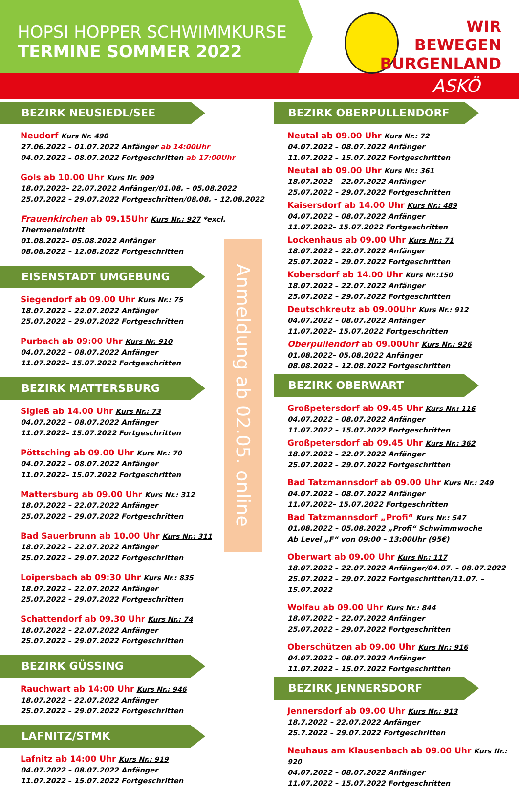HOPSI HOPPER SCHWIMMKURSE
TERMINE SOMMER 2022
WIR
BEWEGEN
BURGENLAND
ASKÖ
BEZIRK NEUSIEDL/SEE
Neudorf Kurs Nr. 490
27.06.2022 – 01.07.2022 Anfänger ab 14:00Uhr
04.07.2022 – 08.07.2022 Fortgeschritten ab 17:00Uhr
Gols ab 10.00 Uhr Kurs Nr. 909
18.07.2022– 22.07.2022 Anfänger/01.08. – 05.08.2022
25.07.2022 – 29.07.2022 Fortgeschritten/08.08. – 12.08.2022
Frauenkirchen ab 09.15Uhr Kurs Nr.: 927 *excl. Thermeneintritt
01.08.2022– 05.08.2022 Anfänger
08.08.2022 – 12.08.2022 Fortgeschritten
EISENSTADT UMGEBUNG
Siegendorf ab 09.00 Uhr Kurs Nr.: 75
18.07.2022 – 22.07.2022 Anfänger
25.07.2022 – 29.07.2022 Fortgeschritten
Purbach ab 09:00 Uhr Kurs Nr. 910
04.07.2022 – 08.07.2022 Anfänger
11.07.2022– 15.07.2022 Fortgeschritten
BEZIRK MATTERSBURG
Sigleß ab 14.00 Uhr Kurs Nr.: 73
04.07.2022 – 08.07.2022 Anfänger
11.07.2022– 15.07.2022 Fortgeschritten
Pöttsching ab 09.00 Uhr Kurs Nr.: 70
04.07.2022 – 08.07.2022 Anfänger
11.07.2022– 15.07.2022 Fortgeschritten
Mattersburg ab 09.00 Uhr Kurs Nr.: 312
18.07.2022 – 22.07.2022 Anfänger
25.07.2022 – 29.07.2022 Fortgeschritten
Bad Sauerbrunn ab 10.00 Uhr Kurs Nr.: 311
18.07.2022 – 22.07.2022 Anfänger
25.07.2022 – 29.07.2022 Fortgeschritten
Loipersbach ab 09:30 Uhr Kurs Nr.: 835
18.07.2022 – 22.07.2022 Anfänger
25.07.2022 – 29.07.2022 Fortgeschritten
Schattendorf ab 09.30 Uhr Kurs Nr.: 74
18.07.2022 – 22.07.2022 Anfänger
25.07.2022 – 29.07.2022 Fortgeschritten
BEZIRK GÜSSING
Rauchwart ab 14:00 Uhr Kurs Nr.: 946
18.07.2022 – 22.07.2022 Anfänger
25.07.2022 – 29.07.2022 Fortgeschritten
LAFNITZ/STMK
Lafnitz ab 14:00 Uhr Kurs Nr.: 919
04.07.2022 – 08.07.2022 Anfänger
11.07.2022 – 15.07.2022 Fortgeschritten
BEZIRK OBERPULLENDORF
Neutal ab 09.00 Uhr Kurs Nr.: 72
04.07.2022 – 08.07.2022 Anfänger
11.07.2022 – 15.07.2022 Fortgeschritten
Neutal ab 09.00 Uhr Kurs Nr.: 361
18.07.2022 – 22.07.2022 Anfänger
25.07.2022 – 29.07.2022 Fortgeschritten
Kaisersdorf ab 14.00 Uhr Kurs Nr.: 489
04.07.2022 – 08.07.2022 Anfänger
11.07.2022– 15.07.2022 Fortgeschritten
Lockenhaus ab 09.00 Uhr Kurs Nr.: 71
18.07.2022 – 22.07.2022 Anfänger
25.07.2022 – 29.07.2022 Fortgeschritten
Kobersdorf ab 14.00 Uhr Kurs Nr.:150
18.07.2022 – 22.07.2022 Anfänger
25.07.2022 – 29.07.2022 Fortgeschritten
Deutschkreutz ab 09.00Uhr Kurs Nr.: 912
04.07.2022 – 08.07.2022 Anfänger
11.07.2022– 15.07.2022 Fortgeschritten
Oberpullendorf ab 09.00Uhr Kurs Nr.: 926
01.08.2022– 05.08.2022 Anfänger
08.08.2022 – 12.08.2022 Fortgeschritten
BEZIRK OBERWART
Großpetersdorf ab 09.45 Uhr Kurs Nr.: 116
04.07.2022 – 08.07.2022 Anfänger
11.07.2022 – 15.07.2022 Fortgeschritten
Großpetersdorf ab 09.45 Uhr Kurs Nr.: 362
18.07.2022 – 22.07.2022 Anfänger
25.07.2022 – 29.07.2022 Fortgeschritten
Bad Tatzmannsdorf ab 09.00 Uhr Kurs Nr.: 249
04.07.2022 – 08.07.2022 Anfänger
11.07.2022– 15.07.2022 Fortgeschritten
Bad Tatzmannsdorf „Profi“ Kurs Nr.: 547
01.08.2022 – 05.08.2022 „Profi“ Schwimmwoche
Ab Level „F“ von 09:00 – 13:00Uhr (95€)
Oberwart ab 09.00 Uhr Kurs Nr.: 117
18.07.2022 – 22.07.2022 Anfänger/04.07. – 08.07.2022
25.07.2022 – 29.07.2022 Fortgeschritten/11.07. – 15.07.2022
Wolfau ab 09.00 Uhr Kurs Nr.: 844
18.07.2022 – 22.07.2022 Anfänger
25.07.2022 – 29.07.2022 Fortgeschritten
Oberschützen ab 09.00 Uhr Kurs Nr.: 916
04.07.2022 – 08.07.2022 Anfänger
11.07.2022 – 15.07.2022 Fortgeschritten
BEZIRK JENNERSDORF
Jennersdorf ab 09.00 Uhr Kurs Nr.: 913
18.7.2022 – 22.07.2022 Anfänger
25.7.2022 – 29.07.2022 Fortgeschritten
Neuhaus am Klausenbach ab 09.00 Uhr Kurs Nr.: 920
04.07.2022 – 08.07.2022 Anfänger
11.07.2022 – 15.07.2022 Fortgeschritten
Anmeldung ab 02.05. online